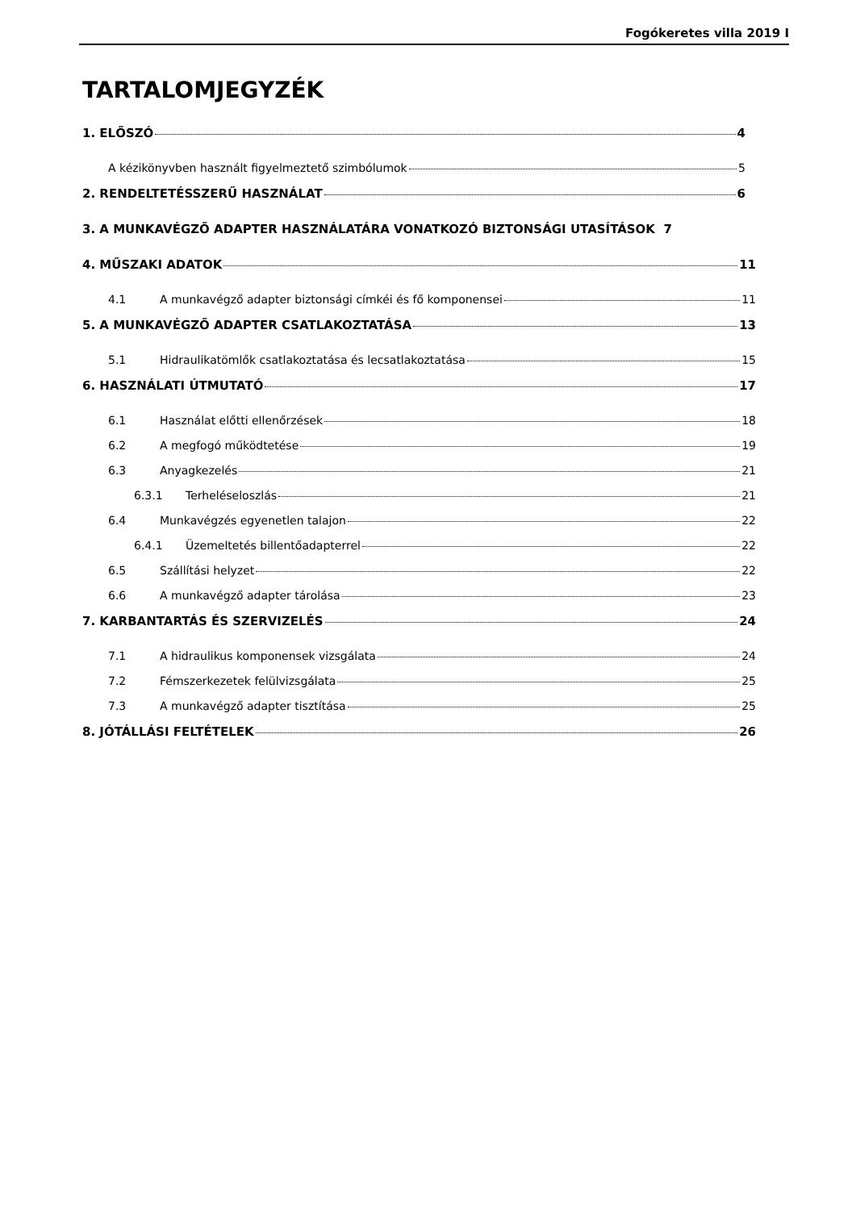Fogókeretes villa 2019 I
TARTALOMJEGYZÉK
1. ELŐSZÓ 4
A kézikönyvben használt figyelmeztető szimbólumok 5
2. RENDELTETÉSSZERŰ HASZNÁLAT 6
3. A MUNKAVÉGZŐ ADAPTER HASZNÁLATÁRA VONATKOZÓ BIZTONSÁGI UTASÍTÁSOK 7
4. MŰSZAKI ADATOK 11
4.1 A munkavégző adapter biztonsági címkéi és fő komponensei 11
5. A MUNKAVÉGZŐ ADAPTER CSATLAKOZTATÁSA 13
5.1 Hidraulikatömlők csatlakoztatása és lecsatlakoztatása 15
6. HASZNÁLATI ÚTMUTATÓ 17
6.1 Használat előtti ellenőrzések 18
6.2 A megfogó működtetése 19
6.3 Anyagkezelés 21
6.3.1 Terheléseloszlás 21
6.4 Munkavégzés egyenetlen talajon 22
6.4.1 Üzemeltetés billentőadapterrel 22
6.5 Szállítási helyzet 22
6.6 A munkavégző adapter tárolása 23
7. KARBANTARTÁS ÉS SZERVIZELÉS 24
7.1 A hidraulikus komponensek vizsgálata 24
7.2 Fémszerkezetek felülvizsgálata 25
7.3 A munkavégző adapter tisztítása 25
8. JÓTÁLLÁSI FELTÉTELEK 26